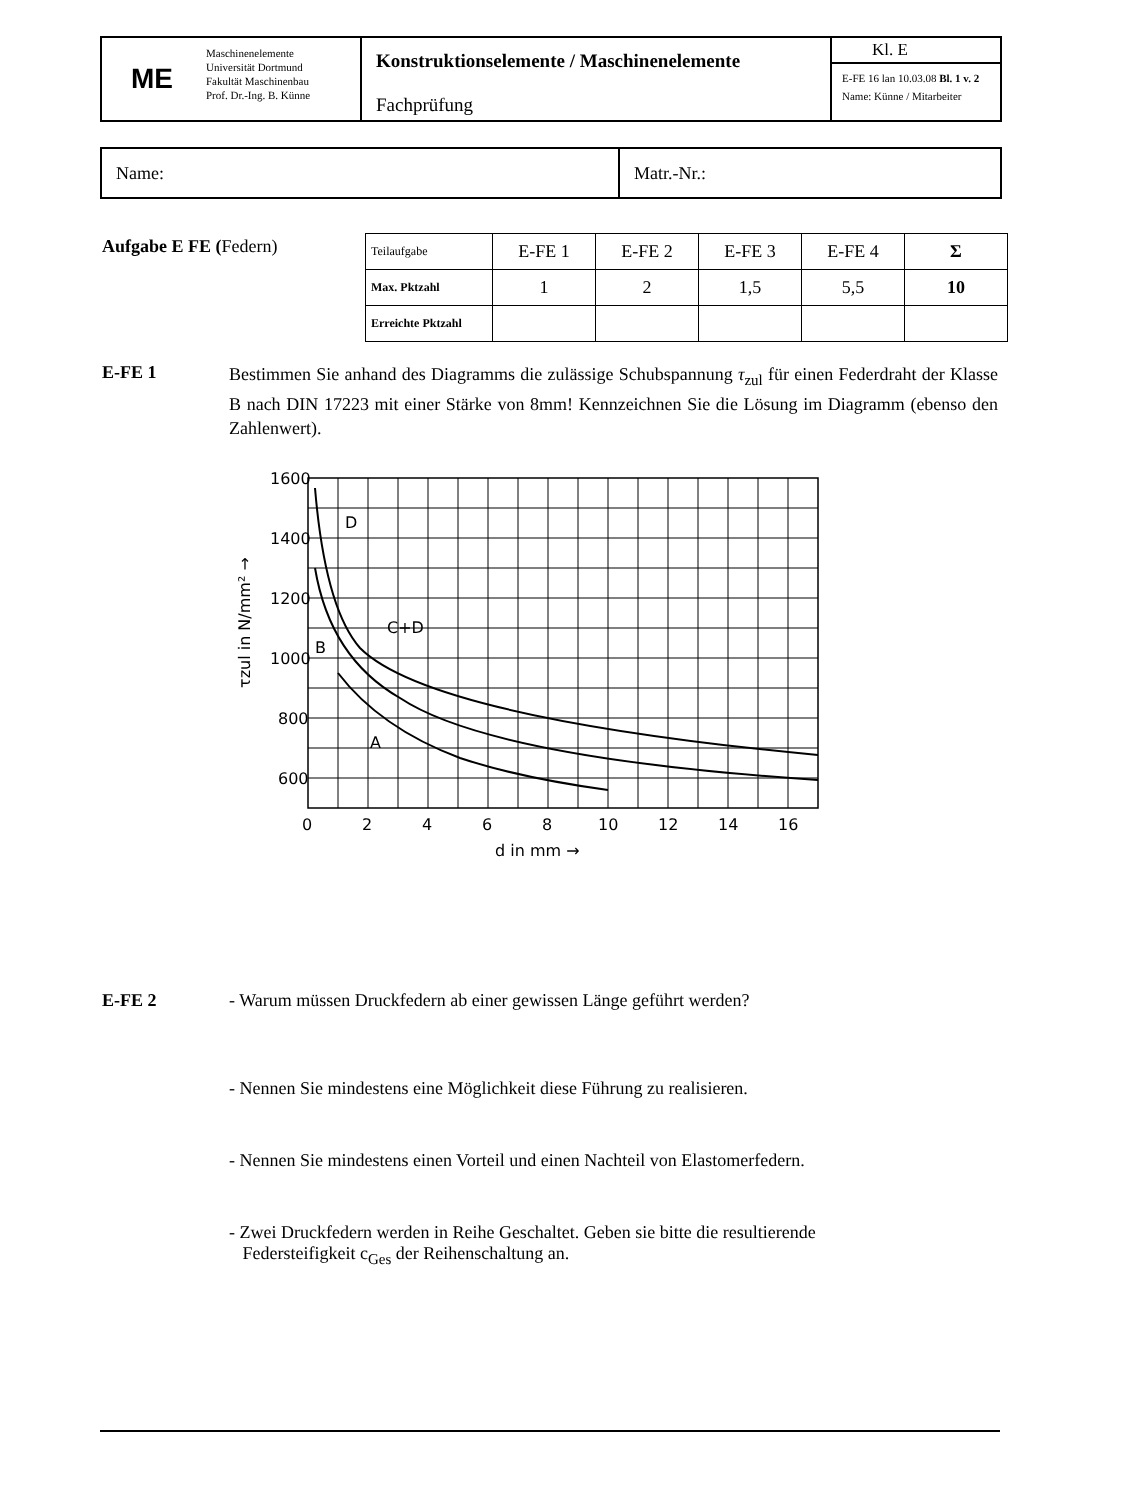ME
Maschinenelemente
Universität Dortmund
Fakultät Maschinenbau
Prof. Dr.-Ing. B. Künne
Konstruktionselemente / Maschinenelemente
Fachprüfung
Kl. E
E-FE 16 lan 10.03.08 Bl. 1 v. 2
Name: Künne / Mitarbeiter
Name: Matr.-Nr.:
Aufgabe E FE (Federn)
| Teilaufgabe | E-FE 1 | E-FE 2 | E-FE 3 | E-FE 4 | Σ |
| --- | --- | --- | --- | --- | --- |
| Max. Pktzahl | 1 | 2 | 1,5 | 5,5 | 10 |
| Erreichte Pktzahl | | | | | |
E-FE 1
Bestimmen Sie anhand des Diagramms die zulässige Schubspannung τ<sub>zul</sub> für einen Federdraht der Klasse B nach DIN 17223 mit einer Stärke von 8mm! Kennzeichnen Sie die Lösung im Diagramm (ebenso den Zahlenwert).
1600
1400
1200
1000
800
600
0
2
4
6
8
10
12
14
16
d in mm →
D
C+D
B
A
τzul in N/mm² →
E-FE 2 - Warum müssen Druckfedern ab einer gewissen Länge geführt werden?
- Nennen Sie mindestens eine Möglichkeit diese Führung zu realisieren.
- Nennen Sie mindestens einen Vorteil und einen Nachteil von Elastomerfedern.
- Zwei Druckfedern werden in Reihe Geschaltet. Geben sie bitte die resultierende
Federsteifigkeit c<sub>Ges</sub> der Reihenschaltung an.